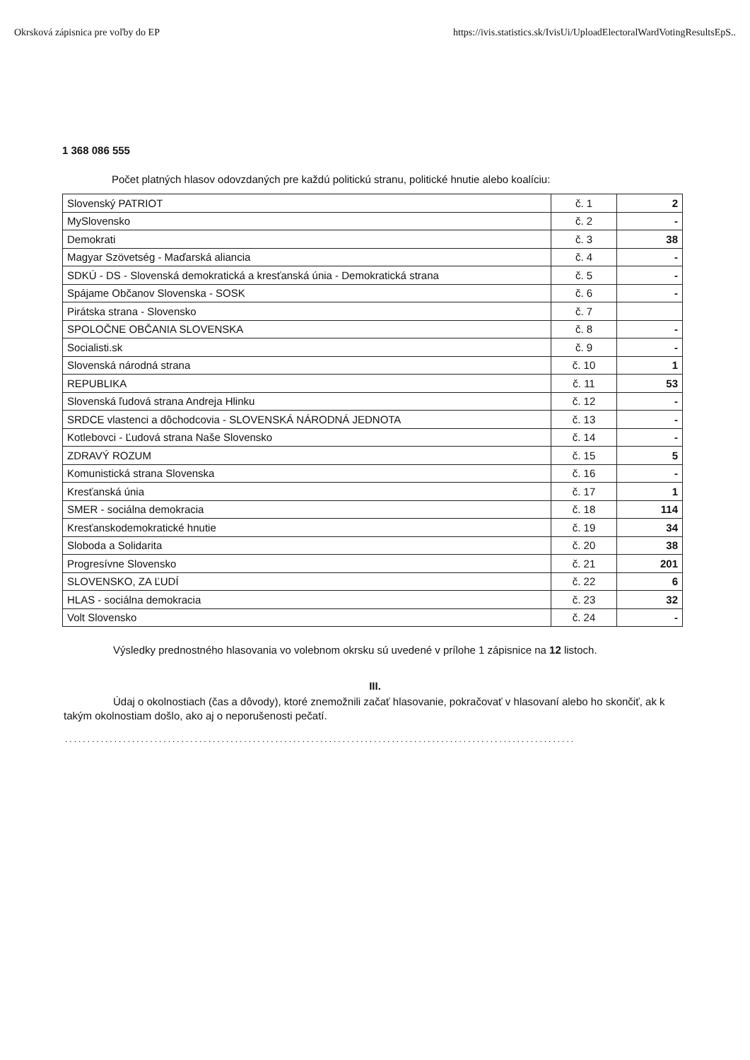Okrsková zápisnica pre voľby do EP https://ivis.statistics.sk/IvisUi/UploadElectoralWardVotingResultsEpS..
1 368 086 555
Počet platných hlasov odovzdaných pre každú politickú stranu, politické hnutie alebo koalíciu:
| Slovenský PATRIOT | č. 1 | 2 |
| MySlovensko | č. 2 | - |
| Demokrati | č. 3 | 38 |
| Magyar Szövetség - Maďarská aliancia | č. 4 | - |
| SDKÚ - DS - Slovenská demokratická a kresťanská únia - Demokratická strana | č. 5 | - |
| Spájame Občanov Slovenska - SOSK | č. 6 | - |
| Pirátska strana - Slovensko | č. 7 | |
| SPOLOČNE OBČANIA SLOVENSKA | č. 8 | - |
| Socialisti.sk | č. 9 | - |
| Slovenská národná strana | č. 10 | 1 |
| REPUBLIKA | č. 11 | 53 |
| Slovenská ľudová strana Andreja Hlinku | č. 12 | - |
| SRDCE vlastenci a dôchodcovia - SLOVENSKÁ NÁRODNÁ JEDNOTA | č. 13 | - |
| Kotlebovci - Ľudová strana Naše Slovensko | č. 14 | - |
| ZDRAVÝ ROZUM | č. 15 | 5 |
| Komunistická strana Slovenska | č. 16 | - |
| Kresťanská únia | č. 17 | 1 |
| SMER - sociálna demokracia | č. 18 | 114 |
| Kresťanskodemokratické hnutie | č. 19 | 34 |
| Sloboda a Solidarita | č. 20 | 38 |
| Progresívne Slovensko | č. 21 | 201 |
| SLOVENSKO, ZA ĽUDÍ | č. 22 | 6 |
| HLAS - sociálna demokracia | č. 23 | 32 |
| Volt Slovensko | č. 24 | - |
Výsledky prednostného hlasovania vo volebnom okrsku sú uvedené v prílohe 1 zápisnice na 12 listoch.
III.
Údaj o okolnostiach (čas a dôvody), ktoré znemožnili začať hlasovanie, pokračovať v hlasovaní alebo ho skončiť, ak k takým okolnostiam došlo, ako aj o neporušenosti pečatí.
..................................................................................................................